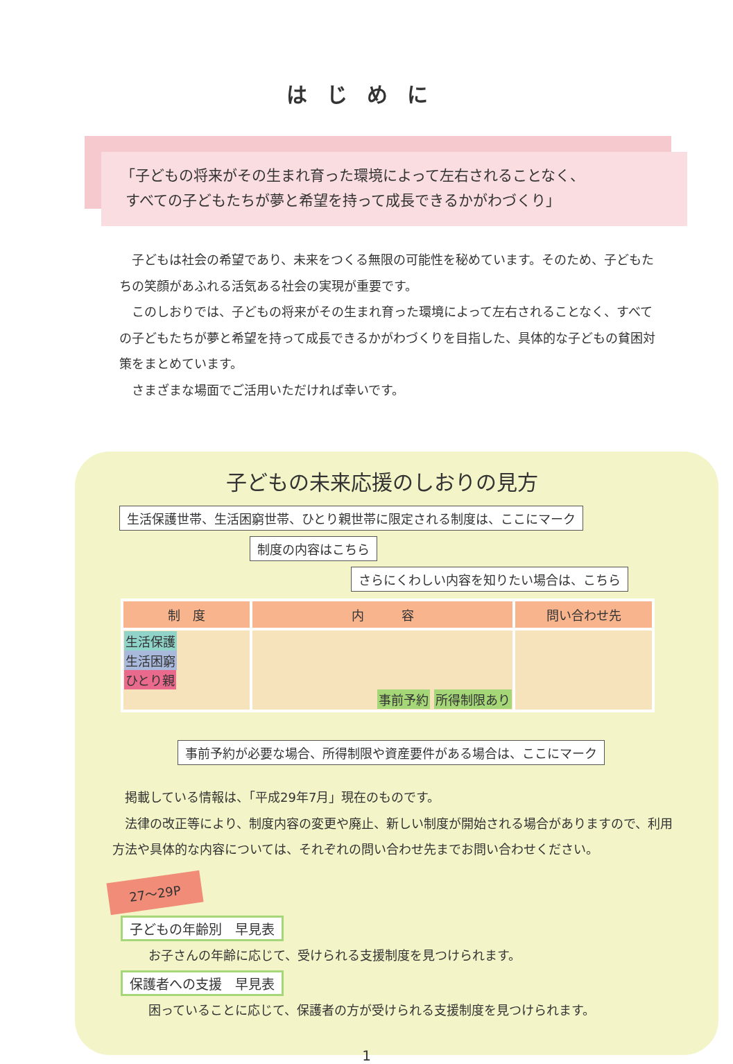はじめに
「子どもの将来がその生まれ育った環境によって左右されることなく、
すべての子どもたちが夢と希望を持って成長できるかがわづくり」
　子どもは社会の希望であり、未来をつくる無限の可能性を秘めています。そのため、子どもたちの笑顔があふれる活気ある社会の実現が重要です。
　このしおりでは、子どもの将来がその生まれ育った環境によって左右されることなく、すべての子どもたちが夢と希望を持って成長できるかがわづくりを目指した、具体的な子どもの貧困対策をまとめています。
　さまざまな場面でご活用いただければ幸いです。
子どもの未来応援のしおりの見方
生活保護世帯、生活困窮世帯、ひとり親世帯に限定される制度は、ここにマーク
制度の内容はこちら
さらにくわしい内容を知りたい場合は、こちら
| 制 度 | 内 容 | 問い合わせ先 |
| --- | --- | --- |
| 生活保護 生活困窮 ひとり親 | 事前予約 所得制限あり | |
事前予約が必要な場合、所得制限や資産要件がある場合は、ここにマーク
　掲載している情報は、「平成29年7月」現在のものです。
　法律の改正等により、制度内容の変更や廃止、新しい制度が開始される場合がありますので、利用方法や具体的な内容については、それぞれの問い合わせ先までお問い合わせください。
27～29P
子どもの年齢別　早見表
お子さんの年齢に応じて、受けられる支援制度を見つけられます。
保護者への支援　早見表
困っていることに応じて、保護者の方が受けられる支援制度を見つけられます。
1